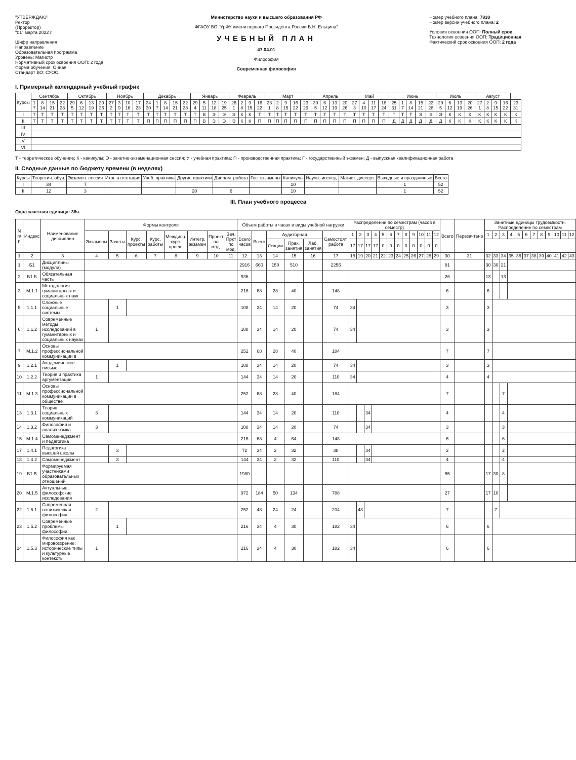"УТВЕРЖДАЮ"
Ректор
(Проректор)
"01" марта 2022 г.
Шифр направления
Направление
Образовательная программа
Уровень: Магистр
Нормативный срок освоения ООП: 2 года
Форма обучения: Очная
Стандарт ВО: СУОС
Министерство науки и высшего образования РФ
ФГАОУ ВО "УрФУ имени первого Президента России Б.Н. Ельцина"
УЧЕБНЫЙ ПЛАН
47.04.01
Философия
Современная философия
Номер учебного плана: 7830
Номер версии учебного плана: 2
Условия освоения ООП: Полный срок
Технология освоения ООП: Традиционная
Фактический срок освоения ООП: 2 года
I. Примерный календарный учебный график
| Курсы | Сентябрь | | | | Октябрь | | | | Ноябрь | | | | Декабрь | | | | | Январь | | | | Февраль | | | | Март | | | | | Апрель | | | | Май | | | | Июнь | | | | | Июль | | | | Август | | | | |
| --- | --- | --- | --- | --- | --- | --- | --- | --- | --- | --- | --- | --- | --- | --- | --- | --- | --- | --- | --- | --- | --- | --- | --- | --- | --- | --- | --- | --- | --- | --- | --- | --- | --- | --- | --- | --- | --- | --- | --- | --- | --- | --- | --- | --- | --- | --- | --- | --- | --- | --- | --- | --- |
| | 1 7 | 8 14 | 15 21 | 22 28 | 29 5 | 6 12 | 13 19 | 20 26 | 27 2 | 3 9 | 10 16 | 17 23 | 24 30 | 1 7 | 8 14 | 15 21 | 22 28 | 29 4 | 5 11 | 12 18 | 19 25 | 26 1 | 2 8 | 9 15 | 16 22 | 23 1 | 2 8 | 9 15 | 16 22 | 23 29 | 30 5 | 6 12 | 13 19 | 20 26 | 27 3 | 4 10 | 11 17 | 18 24 | 25 31 | 1 7 | 8 14 | 15 21 | 22 28 | 29 5 | 6 12 | 13 19 | 20 26 | 27 1 | 2 8 | 9 15 | 16 22 | 23 31 |
| I | Т | Т | Т | Т | Т | Т | Т | Т | Т | Т | Т | Т | Т | Т | Т | Т | Т | Т | В | Э | Э | Э | К | К | Т | Т | Т | Т | Т | Т | Т | Т | Т | Т | Т | Т | Т | Т | Т | Т | Т | Э | Э | Э | К | К | К | К | К | К | К | К |
| II | Т | Т | Т | Т | Т | Т | Т | Т | Т | Т | Т | Т | П | П | П | П | П | П | В | Э | Э | Э | К | К | П | П | П | П | П | П | П | П | П | П | П | П | П | П | Д | Д | Д | Д | Д | Д | К | К | К | К | К | К | К | К |
| III | | | | | | | | | | | | | | | | | | | | | | | | | | | | | | | | | | | | | | | | | | | | | | | | | | | | |
| IV | | | | | | | | | | | | | | | | | | | | | | | | | | | | | | | | | | | | | | | | | | | | | | | | | | | | |
| V | | | | | | | | | | | | | | | | | | | | | | | | | | | | | | | | | | | | | | | | | | | | | | | | | | | | |
| VI | | | | | | | | | | | | | | | | | | | | | | | | | | | | | | | | | | | | | | | | | | | | | | | | | | | | |
Т - теоретическое обучение; К - каникулы; Э - зачетно-экзаменационная сессия; У - учебная практика; П - производственная практика; Г - государственный экзамен; Д - выпускная квалификационная работа
II. Сводные данные по бюджету времени (в неделях)
| Курсы | Теоретич. обуч. | Экзамен. сессия | Итог. аттестация | Учеб. практика | Другие практики | Диплом. работа | Гос. экзамены | Каникулы | Научн.-исслед. | Магист. диссерт. | Выходные и праздничные | Всего |
| --- | --- | --- | --- | --- | --- | --- | --- | --- | --- | --- | --- | --- |
| I | 34 | 7 | | | | | | 10 | | | 1 | 52 |
| II | 12 | 3 | | | 20 | 6 | | 10 | | | 1 | 52 |
III. План учебного процесса
Одна зачетная единица: 36ч.
| N п/п | Индекс | Наименование дисциплин | Формы контроля | | | | | | | | Объем работы в часах и виды учебной нагрузки | | | | | | Распределение по семестрам (часов в семестр) | | | | | | | | | | | | Всего | Перезачтено | Зачетные единицы трудоемкости. Распределение по семестрам | | | | | | | | | | | |
| --- | --- | --- | --- | --- | --- | --- | --- | --- | --- | --- | --- | --- | --- | --- | --- | --- | --- | --- | --- | --- | --- | --- | --- | --- | --- | --- | --- | --- | --- | --- | --- | --- | --- | --- | --- | --- | --- | --- | --- | --- | --- | --- |
| | | | Экзамены | Зачеты | Курс. проекты | Курс. работы | Междисц. курс. проект | Интегр. экзамен | Проект по мод. | Зач. Пркт по мод. | Всего часов | Всего | Аудиторная | | | Самостоят. работа | 1 | 2 | 3 | 4 | 5 | 6 | 7 | 8 | 9 | 10 | 11 | 12 | | | 1 | 2 | 3 | 4 | 5 | 6 | 7 | 8 | 9 | 10 | 11 | 12 |
| | | | | | | | | | | | | | Лекции | Прак. занятия | Лаб. занятия | | 17 | 17 | 17 | 17 | 0 | 0 | 0 | 0 | 0 | 0 | 0 | 0 | | | | | | | | | | | | | | |
| 1 | 2 | 3 | 4 | 5 | 6 | 7 | 8 | 9 | 10 | 11 | 12 | 13 | 14 | 15 | 16 | 17 | 18 | 19 | 20 | 21 | 22 | 23 | 24 | 25 | 26 | 27 | 28 | 29 | 30 | 31 | 32 | 33 | 34 | 35 | 36 | 37 | 38 | 39 | 40 | 41 | 42 | 43 |
| 1 | Б1 | Дисциплины (модули) | | | | | | | | | 2916 | 660 | 150 | 510 | | 2256 | | | | | | | | | | | | | 81 | | 30 | 30 | 21 | | | | | | | | | |
| 2 | Б1.Б | Обязательная часть | | | | | | | | | 936 | | | | | | | | | | | | | | | | | | 26 | | 13 | | 13 | | | | | | | | | |
| 3 | М.1.1 | Методология гуманитарных и социальных наук | | | | | | | | | 216 | 68 | 28 | 40 | | 148 | | | | | | | | | | | | | 6 | | 6 | | | | | | | | | | | |
| 5 | 1.1.1 | Сложные социальные системы | | 1 | | | | | | | 108 | 34 | 14 | 20 | | 74 | 34 | | | | | | | | | | | | 3 | | 3 | | | | | | | | | | | |
| 6 | 1.1.2 | Современные методы исследований в гуманитарных и социальных науках | 1 | | | | | | | | 108 | 34 | 14 | 20 | | 74 | 34 | | | | | | | | | | | | 3 | | 3 | | | | | | | | | | | |
| 7 | М.1.2 | Основы профессиональной коммуникации в | | | | | | | | | 252 | 68 | 28 | 40 | | 184 | | | | | | | | | | | | | 7 | | 7 | | | | | | | | | | | |
| 9 | 1.2.1 | Академическое письмо | | 1 | | | | | | | 108 | 34 | 14 | 20 | | 74 | 34 | | | | | | | | | | | | 3 | | 3 | | | | | | | | | | | |
| 10 | 1.2.2 | Теория и практика аргументации | 1 | | | | | | | | 144 | 34 | 14 | 20 | | 110 | 34 | | | | | | | | | | | | 4 | | 4 | | | | | | | | | | | |
| 11 | М.1.3 | Основы профессиональной коммуникации в обществе | | | | | | | | | 252 | 68 | 28 | 40 | | 184 | | | | | | | | | | | | | 7 | | | | 7 | | | | | | | | | |
| 13 | 1.3.1 | Теория социальных коммуникаций | 3 | | | | | | | | 144 | 34 | 14 | 20 | | 110 | | | 34 | | | | | | | | | | 4 | | | | 4 | | | | | | | | | |
| 14 | 1.3.2 | Философия и анализ языка | 3 | | | | | | | | 108 | 34 | 14 | 20 | | 74 | | | 34 | | | | | | | | | | 3 | | | | 3 | | | | | | | | | |
| 15 | М.1.4 | Самоменеджмент и педагогика | | | | | | | | | 216 | 68 | 4 | 64 | | 148 | | | | | | | | | | | | | 6 | | | | 6 | | | | | | | | | |
| 17 | 1.4.1 | Педагогика высшей школы | | 3 | | | | | | | 72 | 34 | 2 | 32 | | 38 | | | 34 | | | | | | | | | | 2 | | | | 2 | | | | | | | | | |
| 18 | 1.4.2 | Самоменеджмент | | 3 | | | | | | | 144 | 34 | 2 | 32 | | 110 | | | 34 | | | | | | | | | | 4 | | | | 4 | | | | | | | | | |
| 19 | Б1.В | Формируемая участниками образовательных отношений | | | | | | | | | 1980 | | | | | | | | | | | | | | | | | | 55 | | 17 | 30 | 8 | | | | | | | | | |
| 20 | М.1.5 | Актуальные философские исследования | | | | | | | | | 972 | 184 | 50 | 134 | | 788 | | | | | | | | | | | | | 27 | | 17 | 10 | | | | | | | | | | |
| 22 | 1.5.1 | Современная политическая философия | 2 | | | | | | | | 252 | 48 | 24 | 24 | | 204 | | 48 | | | | | | | | | | | 7 | | | 7 | | | | | | | | | | |
| 23 | 1.5.2 | Современные проблемы философии | | 1 | | | | | | | 216 | 34 | 4 | 30 | | 182 | 34 | | | | | | | | | | | | 6 | | 6 | | | | | | | | | | | |
| 24 | 1.5.3 | Философия как мировоззрение: исторические типы и культурные контексты | 1 | | | | | | | | 216 | 34 | 4 | 30 | | 182 | 34 | | | | | | | | | | | | 6 | | 6 | | | | | | | | | | | |